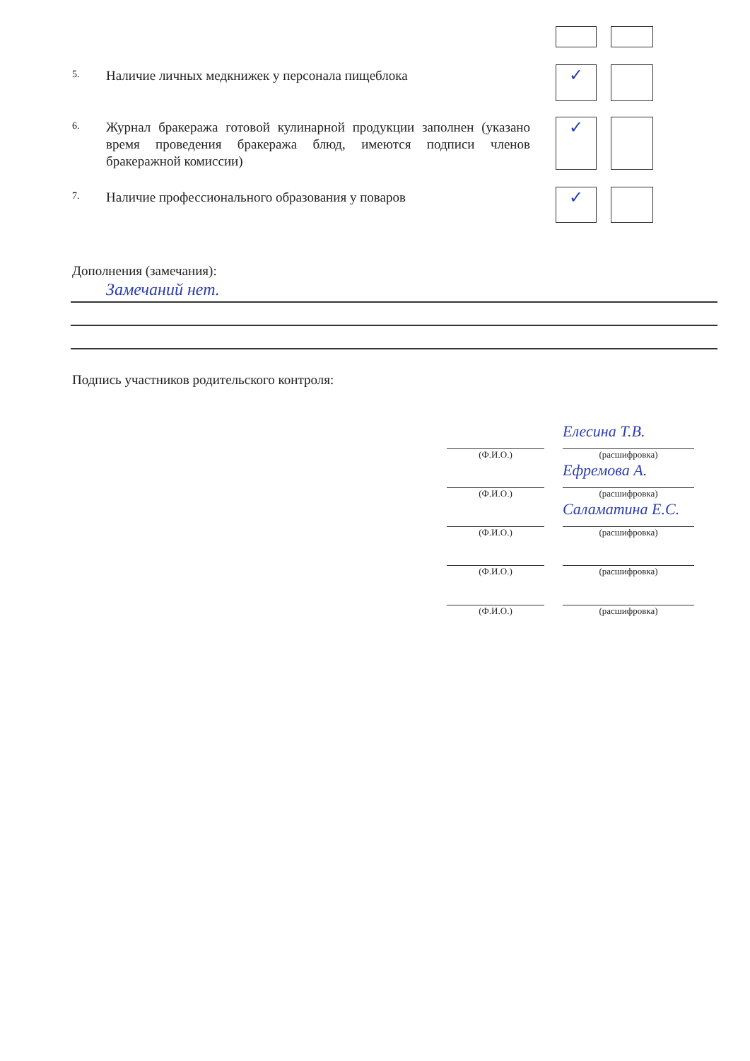5.
Наличие личных медкнижек у персонала пищеблока
✓
6.
Журнал бракеража готовой кулинарной продукции заполнен (указано время проведения бракеража блюд, имеются подписи членов бракеражной комиссии)
✓
7.
Наличие профессионального образования у поваров
✓
Дополнения (замечания):
Замечаний нет.
Подпись участников родительского контроля:
(Ф.И.О.)
Елесина Т.В.
(расшифровка)
(Ф.И.О.)
Ефремова А.
(расшифровка)
(Ф.И.О.)
Саламатина Е.С.
(расшифровка)
(Ф.И.О.) (расшифровка)
(Ф.И.О.) (расшифровка)